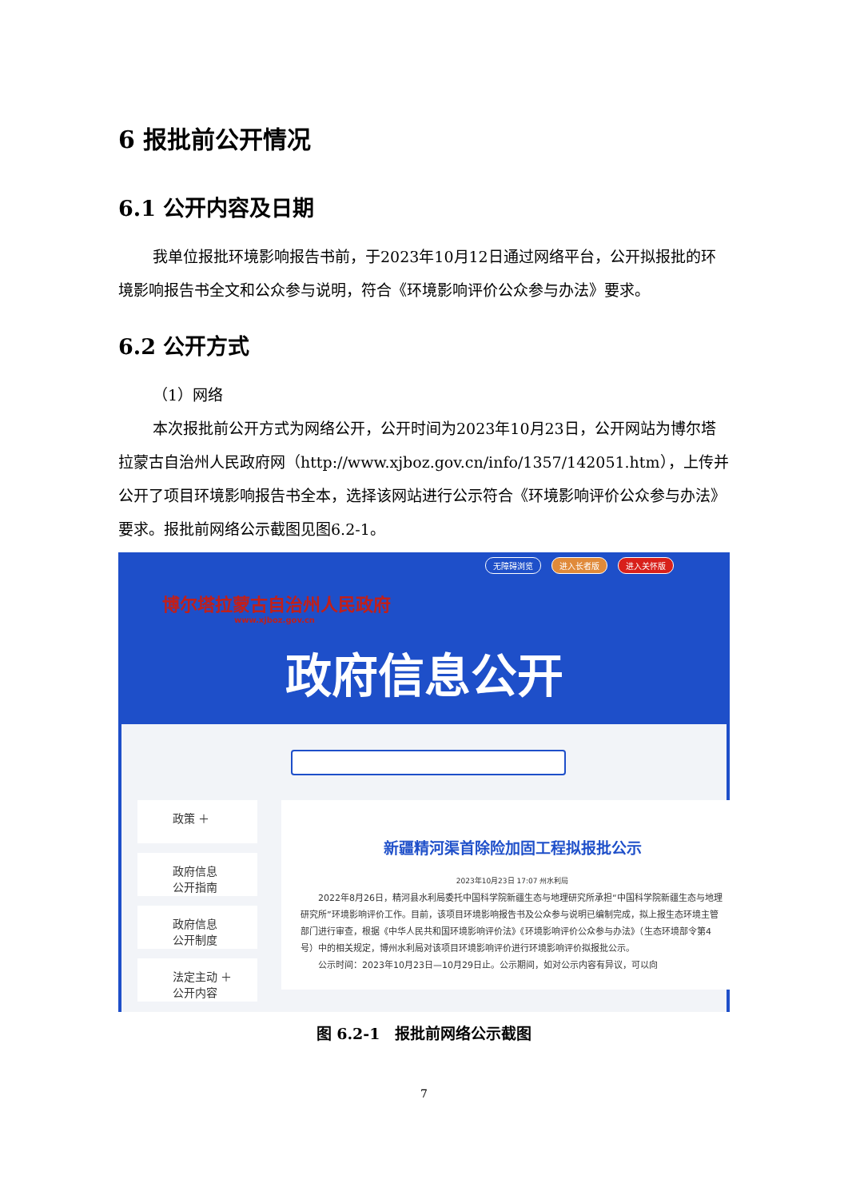6 报批前公开情况
6.1 公开内容及日期
我单位报批环境影响报告书前，于2023年10月12日通过网络平台，公开拟报批的环境影响报告书全文和公众参与说明，符合《环境影响评价公众参与办法》要求。
6.2 公开方式
（1）网络
本次报批前公开方式为网络公开，公开时间为2023年10月23日，公开网站为博尔塔拉蒙古自治州人民政府网（http://www.xjboz.gov.cn/info/1357/142051.htm），上传并公开了项目环境影响报告书全本，选择该网站进行公示符合《环境影响评价公众参与办法》要求。报批前网络公示截图见图6.2-1。
无障碍浏览 进入长者版 进入关怀版
博尔塔拉蒙古自治州人民政府
www.xjboz.gov.cn
政府信息公开
政策 ＋
政府信息
公开指南
政府信息
公开制度
法定主动 ＋
公开内容
新疆精河渠首除险加固工程拟报批公示
2023年10月23日 17:07 州水利局
2022年8月26日，精河县水利局委托中国科学院新疆生态与地理研究所承担“中国科学院新疆生态与地理研究所”环境影响评价工作。目前，该项目环境影响报告书及公众参与说明已编制完成，拟上报生态环境主管部门进行审查，根据《中华人民共和国环境影响评价法》《环境影响评价公众参与办法》（生态环境部令第4号）中的相关规定，博州水利局对该项目环境影响评价进行环境影响评价拟报批公示。
公示时间：2023年10月23日—10月29日止。公示期间，如对公示内容有异议，可以向
图 6.2-1　报批前网络公示截图
7